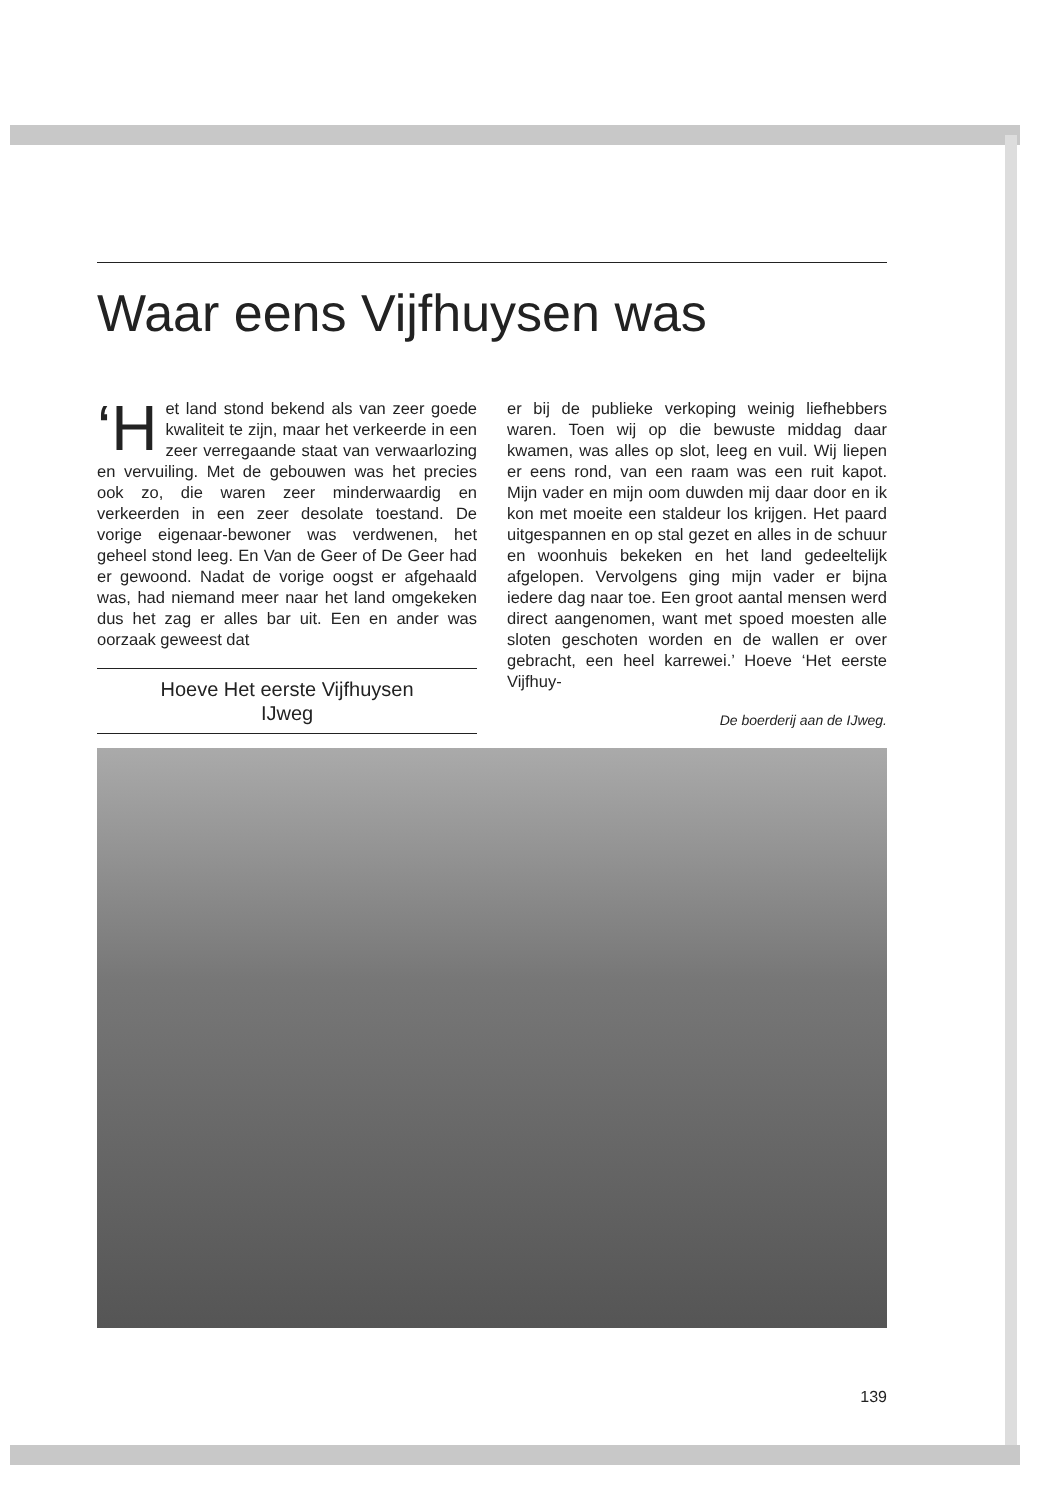Waar eens Vijfhuysen was
‘H et land stond bekend als van zeer goede kwaliteit te zijn, maar het verkeerde in een zeer verregaande staat van verwaarlozing en vervuiling. Met de gebouwen was het precies ook zo, die waren zeer minderwaardig en verkeerden in een zeer desolate toestand. De vorige eigenaar-bewoner was verdwenen, het geheel stond leeg. En Van de Geer of De Geer had er gewoond. Nadat de vorige oogst er afgehaald was, had niemand meer naar het land omgekeken dus het zag er alles bar uit. Een en ander was oorzaak geweest dat
Hoeve Het eerste Vijfhuysen
IJweg
er bij de publieke verkoping weinig liefhebbers waren. Toen wij op die bewuste middag daar kwamen, was alles op slot, leeg en vuil. Wij liepen er eens rond, van een raam was een ruit kapot. Mijn vader en mijn oom duwden mij daar door en ik kon met moeite een staldeur los krijgen. Het paard uitgespannen en op stal gezet en alles in de schuur en woonhuis bekeken en het land gedeeltelijk afgelopen. Vervolgens ging mijn vader er bijna iedere dag naar toe. Een groot aantal mensen werd direct aangenomen, want met spoed moesten alle sloten geschoten worden en de wallen er over gebracht, een heel karrewei.’ Hoeve ‘Het eerste Vijfhuy-
De boerderij aan de IJweg.
139